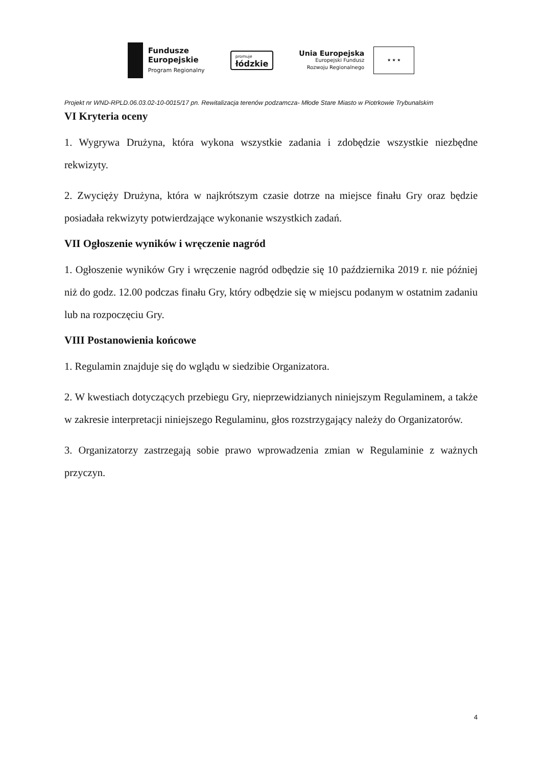Fundusze
Europejskie
Program Regionalny
promuje
łódzkie
Unia Europejska
Europejski Fundusz
Rozwoju Regionalnego
★ ★ ★
Projekt nr WND-RPLD.06.03.02-10-0015/17 pn. Rewitalizacja terenów podzamcza- Młode Stare Miasto w Piotrkowie Trybunalskim
VI Kryteria oceny
1. Wygrywa Drużyna, która wykona wszystkie zadania i zdobędzie wszystkie niezbędne rekwizyty.
2. Zwycięży Drużyna, która w najkrótszym czasie dotrze na miejsce finału Gry oraz będzie posiadała rekwizyty potwierdzające wykonanie wszystkich zadań.
VII Ogłoszenie wyników i wręczenie nagród
1. Ogłoszenie wyników Gry i wręczenie nagród odbędzie się 10 października 2019 r. nie później niż do godz. 12.00 podczas finału Gry, który odbędzie się w miejscu podanym w ostatnim zadaniu lub na rozpoczęciu Gry.
VIII Postanowienia końcowe
1. Regulamin znajduje się do wglądu w siedzibie Organizatora.
2. W kwestiach dotyczących przebiegu Gry, nieprzewidzianych niniejszym Regulaminem, a także w zakresie interpretacji niniejszego Regulaminu, głos rozstrzygający należy do Organizatorów.
3. Organizatorzy zastrzegają sobie prawo wprowadzenia zmian w Regulaminie z ważnych przyczyn.
4